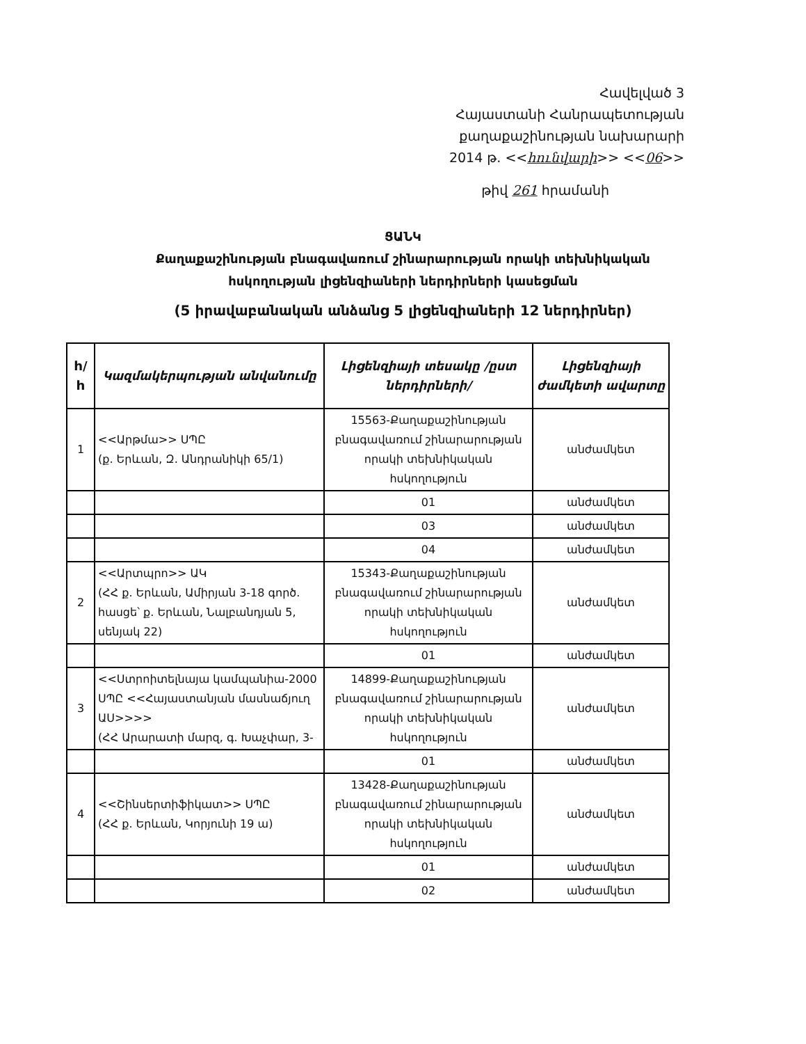Հավելված 3
Հայաստանի Հանրապետության
քաղաքաշինության նախարարի
2014 թ. <<հունվարի>> <<06>>
թիվ 261 հրամանի
ՑԱՆԿ
Քաղաքաշինության բնագավառում շինարարության որակի տեխնիկական
հսկողության լիցենզիաների ներդիրների կասեցման
(5 իրավաբանական անձանց 5 լիցենզիաների 12 ներդիրներ)
| h/ h | Կազմակերպության անվանումը | Լիցենզիայի տեսակը /ըստ ներդիրների/ | Լիցենզիայի ժամկետի ավարտը |
| --- | --- | --- | --- |
| 1 | <<Արթմա>> ՍՊԸ (ք. Երևան, Զ. Անդրանիկի 65/1) | 15563-Քաղաքաշինության բնագավառում շինարարության որակի տեխնիկական հսկողություն | անժամկետ |
| | | 01 | անժամկետ |
| | | 03 | անժամկետ |
| | | 04 | անժամկետ |
| 2 | <<Արտպրո>> ԱԿ (ՀՀ ք. Երևան, Ամիրյան 3-18 գործ. հասցե՝ ք. Երևան, Նալբանդյան 5, սենյակ 22) | 15343-Քաղաքաշինության բնագավառում շինարարության որակի տեխնիկական հսկողություն | անժամկետ |
| | | 01 | անժամկետ |
| 3 | <<Ստրոիտելնայա կամպանիա-2000 ՍՊԸ <<Հայաստանյան մասնաճյուղ ԱՍ>>>> (ՀՀ Արարատի մարզ, գ. Խաչփար, 3- | 14899-Քաղաքաշինության բնագավառում շինարարության որակի տեխնիկական հսկողություն | անժամկետ |
| | | 01 | անժամկետ |
| 4 | <<Շինսերտիֆիկատ>> ՍՊԸ (ՀՀ ք. Երևան, Կորյունի 19 ա) | 13428-Քաղաքաշինության բնագավառում շինարարության որակի տեխնիկական հսկողություն | անժամկետ |
| | | 01 | անժամկետ |
| | | 02 | անժամկետ |